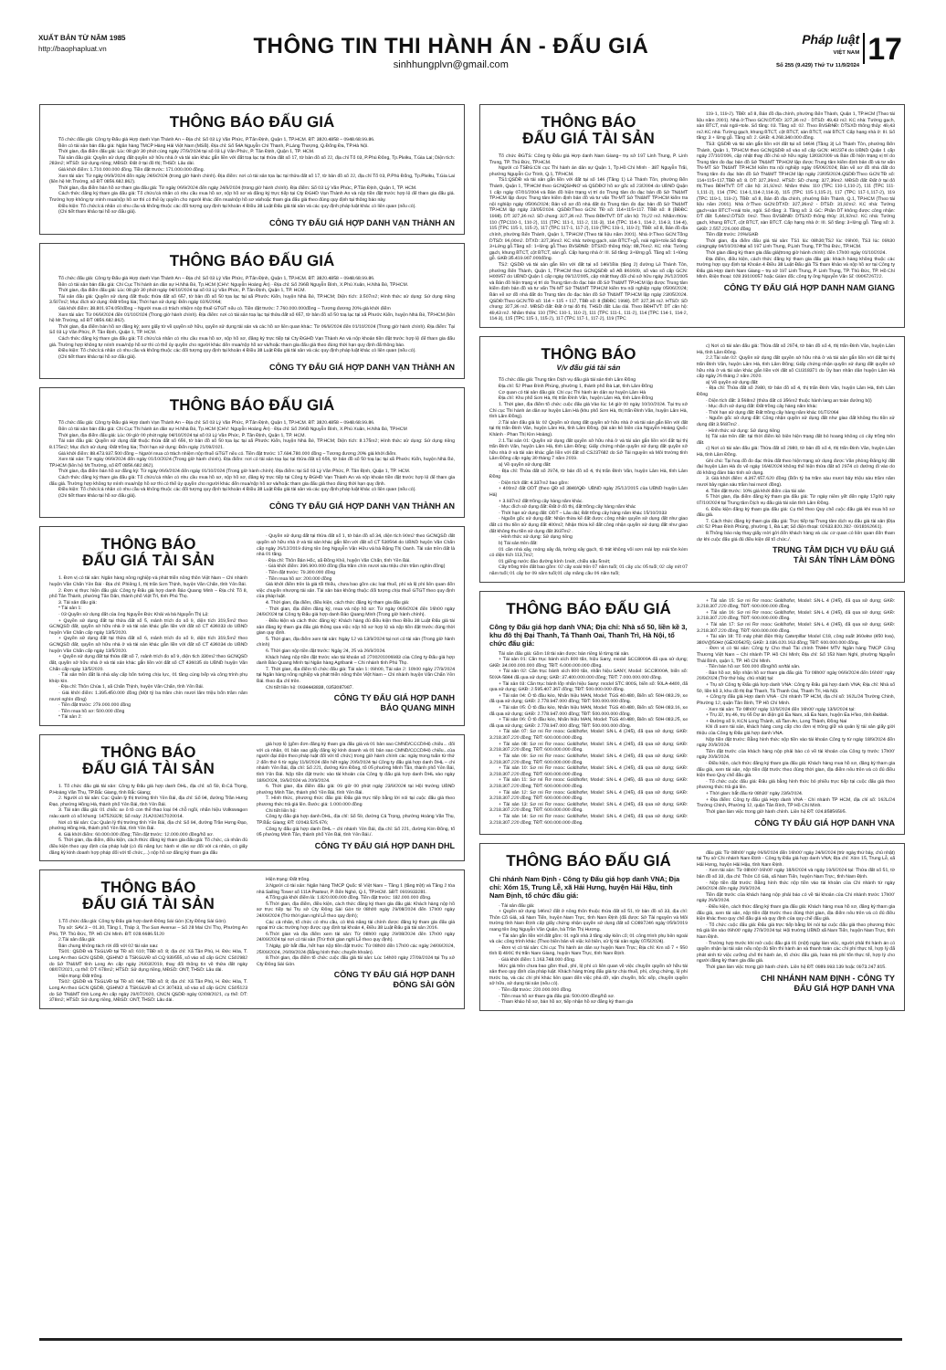XUẤT BẢN TỪ NĂM 1985
http://baophapluat.vn
THÔNG TIN THI HÀNH ÁN - ĐẤU GIÁ
sinhhungplvn@gmail.com
Pháp luật
VIỆT NAM
Số 255 (9.429) Thứ Tư 11/9/2024
17
THÔNG BÁO ĐẤU GIÁ
Tổ chức đấu giá: Công ty Đấu giá Hợp danh Vạn Thành An – Địa chỉ: Số 03 Lý Văn Phức, P.Tân Định, Quận 1, TP.HCM. ĐT: 3820.4858 – 0948.68.99.86.
Bên có tài sản bán đấu giá: Ngân hàng TMCP Hàng Hải Việt Nam (MSB). Địa chỉ: Số 54A Nguyễn Chí Thanh, P.Láng Thượng, Q.Đống Đa, TP.Hà Nội.
Thời gian, địa điểm đấu giá: Lúc 08 giờ 30 phút cùng ngày 27/9/2024 tại số 03 Lý Văn Phức, P. Tân Định, Quận 1, TP. HCM.
Tài sản đấu giá: Quyền sử dụng đất quyền sở hữu nhà ở và tài sản khác gắn liền với đất toạ lạc tại thửa đất số 17, tờ bản đồ số 22, địa chỉ Tổ 03, P.Phù Đổng, Tp.Pleiku, T.Gia Lai; Diện tích: 283m2; HTSD: Sử dụng riêng; MĐSD: Đất ở tại đô thị; THSD: Lâu dài.
Giá khởi điểm: 1.710.000.000 đồng. Tiền đặt trước: 171.000.000 đồng.
Xem tài sản: Từ ngày 06/9/2024 đến ngày 24/9/2024 (trong giờ hành chính). Địa điểm: nơi có tài sản tọa lạc tại thửa đất số 17, tờ bản đồ số 22, địa chỉ Tổ 03, P.Phù Đổng, Tp.Pleiku, T.Gia Lai (liên hệ Mr.Trường, số ĐT 0856.682.862).
Thời gian, địa điểm bán hồ sơ tham gia đấu giá: Từ ngày 06/9/2024 đến ngày 24/9/2024 (trong giờ hành chính). Địa điểm: Số 03 Lý Văn Phức, P.Tân Định, Quận 1, TP. HCM.
Cách thức đăng ký tham gia đấu giá: Tổ chức/cá nhân có nhu cầu mua hồ sơ, nộp hồ sơ và đăng ký trực tiếp tại Cty ĐGHD Vạn Thành An và nộp tiền đặt trước hợp lệ để tham gia đấu giá. Trường hợp không tự mình mua/nộp hồ sơ thì có thể ủy quyền cho người khác đến mua/nộp hồ sơ và/hoặc tham gia đấu giá theo đúng quy định tại thông báo này.
Điều kiện: Tổ chức/cá nhân có nhu cầu và không thuộc các đối tượng quy định tại khoản 4 Điều 38 Luật Đấu giá tài sản và các quy định pháp luật khác có liên quan (nếu có).
(Chi tiết tham khảo tại hồ sơ đấu giá).
CÔNG TY ĐẤU GIÁ HỢP DANH VẠN THÀNH AN
THÔNG BÁO ĐẤU GIÁ
Tổ chức đấu giá: Công ty Đấu giá Hợp danh Vạn Thành An – Địa chỉ: Số 03 Lý Văn Phức, P.Tân Định, Quận 1, TP.HCM. ĐT: 3820.4858 – 0948.68.99.86.
Bên có tài sản bán đấu giá: Chi Cục Thi hành án dân sự H.Nhà Bè, Tp.HCM (CHV: Nguyễn Hoàng Ân) - Địa chỉ: Số 296B Nguyễn Bình, X.Phú Xuân, H.Nhà Bè, TP.HCM.
Thời gian, địa điểm đấu giá: Lúc 08 giờ 30 phút ngày 04/10/2024 tại số 03 Lý Văn Phức, P. Tân Định, Quận 1, TP. HCM.
Tài sản đấu giá: Quyền sử dụng đất thuộc thửa đất số 657, tờ bản đồ số 50 tọa lạc tại xã Phước Kiển, huyện Nhà Bè, TP.HCM; Diện tích: 3.507m2; Hình thức sử dụng: Sử dụng riêng 3.507m2; Mục đích sử dụng: Đất trồng lúa; Thời hạn sử dụng: Đến ngày 02/6/2064;
Giá khởi điểm: 38.801.974.050đồng – Người mua có trách nhiệm nộp thuế GTGT nếu có. Tiền đặt trước: 7.760.000.000đồng – Tương đương 20% giá khởi điểm
Xem tài sản: Từ 06/9/2024 đến 01/10/2024 (Trong giờ hành chính). Địa điểm: nơi có tài sản toạ lạc tại thửa đất số 657, tờ bản đồ số 50 toạ lạc tại xã Phước Kiển, huyện Nhà Bè, TP.HCM (liên hệ Mr.Trường, số ĐT 0856.682.862).
Thời gian, địa điểm bán hồ sơ đăng ký; xem giấy tờ về quyền sở hữu, quyền sử dụng tài sản và các hồ sơ liên quan khác: Từ 06/9/2024 đến 01/10/2024 (Trong giờ hành chính). Địa điểm: Tại Số 03 Lý Văn Phức, P. Tân Định, Quận 1, TP. HCM.
Cách thức đăng ký tham gia đấu giá: Tổ chức/cá nhân có nhu cầu mua hồ sơ, nộp hồ sơ, đăng ký trực tiếp tại Cty ĐGHD Vạn Thành An và nộp khoản tiền đặt trước hợp lệ để tham gia đấu giá. Trường hợp không tự mình mua/nộp hồ sơ thì có thể ủy quyền cho người khác đến mua/nộp hồ sơ và/hoặc tham gia đấu giá theo đúng thời hạn quy định đã thông báo.
Điều kiện: Tổ chức/cá nhân có nhu cầu và không thuộc các đối tượng quy định tại khoản 4 Điều 38 Luật Đấu giá tài sản và các quy định pháp luật khác có liên quan (nếu có).
(Chi tiết tham khảo tại hồ sơ đấu giá).
CÔNG TY ĐẤU GIÁ HỢP DANH VẠN THÀNH AN
THÔNG BÁO ĐẤU GIÁ
Tổ chức đấu giá: Công ty Đấu giá Hợp danh Vạn Thành An – Địa chỉ: Số 03 Lý Văn Phức, P.Tân Định, Quận 1, TP.HCM. ĐT: 3820.4858 – 0948.68.99.86.
Bên có tài sản bán đấu giá: Chi Cục Thi hành án dân sự H.Nhà Bè, Tp.HCM (CHV: Nguyễn Hoàng Ân) - Địa chỉ: Số 296B Nguyễn Bình, X.Phú Xuân, H.Nhà Bè, TP.HCM
Thời gian, địa điểm đấu giá: Lúc 09 giờ 00 phút ngày 04/10/2024 tại số 03 Lý Văn Phức, P. Tân Định, Quận 1, TP. HCM.
Tài sản đấu giá: Quyền sử dụng đất thuộc thửa đất số 656, tờ bản đồ số 50 tọa lạc tại xã Phước Kiển, huyện Nhà Bè, TP.HCM; Diện tích: 8.175m2; Hình thức sử dụng: Sử dụng riêng 8.175m2; Mục đích sử dụng: Đất trồng lúa; Thời hạn sử dụng: Đến ngày 21/09/2021.
Giá khởi điểm: 88.473.937.500 đồng – Người mua có trách nhiệm nộp thuế GTGT nếu có. Tiền đặt trước: 17.694.780.000 đồng – Tương đương 20% giá khởi điểm.
Xem tài sản: Từ ngày 06/9/2024 đến ngày 01/10/2024 (Trong giờ hành chính). Địa điểm: nơi có tài sản toạ lạc tại thửa đất số 656, tờ bản đồ số 50 toạ lạc tại xã Phước Kiển, huyện Nhà Bè, TP.HCM (liên hệ Mr.Trường, số ĐT 0856.682.862).
Thời gian, địa điểm bán hồ sơ đăng ký: Từ ngày 06/9/2024 đến ngày 01/10/2024 (Trong giờ hành chính). Địa điểm: tại Số 03 Lý Văn Phức, P. Tân Định, Quận 1, TP. HCM.
Cách thức đăng ký tham gia đấu giá: Tổ chức/cá nhân có nhu cầu mua hồ sơ, nộp hồ sơ, đăng ký trực tiếp tại Công ty ĐGHD Vạn Thành An và nộp khoản tiền đặt trước hợp lệ để tham gia đấu giá. Trường hợp không tự mình mua/nộp hồ sơ thì có thể ủy quyền cho người khác đến mua/nộp hồ sơ và/hoặc tham gia đấu giá theo đúng thời hạn quy định.
Điều kiện: Tổ chức/cá nhân có nhu cầu và không thuộc các đối tượng quy định tại khoản 4 Điều 38 Luật Đấu giá tài sản và các quy định pháp luật khác có liên quan (nếu có).
(Chi tiết tham khảo tại hồ sơ đấu giá).
CÔNG TY ĐẤU GIÁ HỢP DANH VẠN THÀNH AN
THÔNG BÁO
ĐẤU GIÁ TÀI SẢN
1. Đơn vị có tài sản: Ngân hàng nông nghiệp và phát triển nông thôn Việt Nam – Chi nhánh huyện Văn Chấn Yên Bái - Địa chỉ: Phiêng 1, thị trấn Sơn Thịnh, huyện Văn Chấn, tỉnh Yên Bái.
2. Đơn vị thực hiện đấu giá: Công ty Đấu giá hợp danh Bảo Quang Minh – Địa chỉ: Tổ 8, phố Tân Thành, phường Tân Dân, thành phố Việt Trì, tỉnh Phú Thọ.
3. Tài sản đấu giá:
* Tài sản 1:
- 03 Quyền sử dụng đất của ông Nguyễn Đức Khải và bà Nguyễn Thị Lệ:
+ Quyền sử dụng đất tại thửa đất số 5, mảnh trích đo số 9, diện tích 319,5m2 theo GCNQSD đất, quyền sở hữu nhà ở và tài sản khác gắn liền với đất số CT 436033 do UBND huyện Văn Chấn cấp ngày 13/5/2020.
+ Quyền sử dụng đất tại thửa đất số 6, mảnh trích đo số 9, diện tích 319,5m2 theo GCNQSD đất, quyền sở hữu nhà ở và tài sản khác gắn liền với đất số CT 436034 do UBND huyện Văn Chấn cấp ngày 13/5/2020.
+ Quyền sử dụng đất tại thửa đất số 7, mảnh trích đo số 9, diện tích 330m2 theo GCNQSD đất, quyền sở hữu nhà ở và tài sản khác gắn liền với đất số CT 436035 do UBND huyện Văn Chấn cấp ngày 13/5/2020.
- Tài sản trên đất là nhà xây cấp bốn tường chịu lực, 01 tầng cùng bếp và công trình phụ khép kín.
- Địa chỉ: Thôn Chùa 1, xã Chấn Thịnh, huyện Văn Chấn, tỉnh Yên Bái.
- Giá khởi điểm: 1.395.450.000 đồng (Một tỷ ba trăm chín mươi lăm triệu bốn trăm năm mươi nghìn đồng)
- Tiền đặt trước: 279.000.000 đồng
- Tiền mua hồ sơ: 500.000 đồng
* Tài sản 2:
- Quyền sử dụng đất tại thửa đất số 1, tờ bản đồ số 34, diện tích 90m2 theo GCNQSD đất quyền sở hữu nhà ở và tài sản khác gắn liền với đất số CT 530564 do UBND huyện Văn Chấn cấp ngày 26/12/2019 đứng tên ông Nguyễn Văn Hữu và bà Đặng Thị Oanh. Tài sản trên đất là nhà 01 tầng.
- Địa chỉ: Thôn Bản Hốc, xã Đồng Khê, huyện Văn Chấn, tỉnh Yên Bái.
- Giá khởi điểm: 396.900.000 đồng (Ba trăm chín mươi sáu triệu chín trăm nghìn đồng)
- Tiền đặt trước: 79.300.000 đồng
- Tiền mua hồ sơ: 200.000 đồng
Giá khởi điểm trên là giá tối thiểu, chưa bao gồm các loại thuế, phí và lệ phí liên quan đến việc chuyển nhượng tài sản. Tài sản bán không thuộc đối tượng chịu thuế GTGT theo quy định của pháp luật.
4. Thời gian, địa điểm, điều kiện, cách thức đăng ký tham gia đấu giá:
- Thời gian, địa điểm đăng ký, mua và nộp hồ sơ: Từ ngày 06/9/2024 đến 16h00 ngày 24/9/2024 tại Công ty Đấu giá hợp danh Bảo Quang Minh (Trong giờ hành chính).
- Điều kiện và cách thức đăng ký: Khách hàng đủ điều kiện theo Điều 38 Luật Đấu giá tài sản đăng ký tham gia đấu giá thông qua việc nộp hồ sơ hợp lệ và nộp tiền đặt trước đúng thời gian quy định.
5. Thời gian, địa điểm xem tài sản: Ngày 12 và 13/9/2024 tại nơi có tài sản (Trong giờ hành chính)
6. Thời gian nộp tiền đặt trước: Ngày 24, 25 và 26/9/2024.
Khách hàng nộp tiền đặt trước vào tài khoản số 2700201006983 của Công ty Đấu giá hợp danh Bảo Quang Minh tại Ngân hàng Agribank – Chi nhánh tỉnh Phú Thọ.
7. Thời gian, địa điểm tổ chức đấu giá: Tài sản 1: 09h00, Tài sản 2: 10h00 ngày 27/9/2024 tại Ngân hàng nông nghiệp và phát triển nông thôn Việt Nam – Chi nhánh huyện Văn Chấn Yên Bái. theo địa chỉ trên.
Chi tiết liên hệ: 0934443838, 0353087987.
CÔNG TY ĐẤU GIÁ HỢP DANH
BẢO QUANG MINH
THÔNG BÁO
ĐẤU GIÁ TÀI SẢN
1. Tổ chức đấu giá tài sản: Công ty Đấu giá hợp danh DHL, địa chỉ: số 59, Đ.Cả Trọng, P.Hoàng Văn Thụ, TP.Bắc Giang, tỉnh Bắc Giang;
2. Người có tài sản: Cục Quản lý thị trường tỉnh Yên Bái, địa chỉ: Số 94, đường Trần Hưng Đạo, phường Hồng Hà, thành phố Yên Bái, tỉnh Yên Bái.
3. Tài sản đấu giá: 01 chiếc xe ô tô con thể thao loại 04 chỗ ngồi, nhãn hiệu Volkswagen màu xanh có số khung: 147529328; Số máy: 21A202417020014.
Nơi có tài sản: Cục Quản lý thị trường tỉnh Yên Bái, địa chỉ: Số 94, đường Trần Hưng Đạo, phường Hồng Hà, thành phố Yên Bái, tỉnh Yên Bái.
4. Giá khởi điểm: 60.000.000 đồng; Tiền đặt trước: 12.000.000 đồng/hồ sơ.
5. Thời gian, địa điểm, điều kiện, cách thức đăng ký tham gia đấu giá: Tổ chức, cá nhân đủ điều kiện theo quy định của pháp luật (có đủ năng lực hành vi dân sự đối với cá nhân, có giấy đăng ký kinh doanh hợp pháp đối với tổ chức,...) nộp hồ sơ đăng ký tham gia đấu
giá hợp lệ (gồm đơn đăng ký tham gia đấu giá và 01 bản sao CMND/CCCD/Hộ chiếu... đối với cá nhân, 01 bản sao giấy đăng ký kinh doanh và 01 bản sao CMND/CCCD/Hộ chiếu...của người đại diện theo pháp luật đối với tổ chức) trong giờ hành chính các ngày trong tuần từ thứ 2 đến thứ 6 từ ngày 11/9/2024 đến hết ngày 20/9/2024 tại Công ty đấu giá hợp danh DHL – chi nhánh Yên Bái, địa chỉ: Số 221, đường Kim Đồng, tổ 05 phường Minh Tân, thành phố Yên Bái, tỉnh Yên Bái. Nộp tiền đặt trước vào tài khoản của Công ty đấu giá hợp danh DHL vào ngày 18/9/2024, 19/9/2024 và 20/9/2024.
6. Thời gian, địa điểm đấu giá: 09 giờ 00 phút ngày 23/9/2024 tại Hội trường UBND phường Minh Tân, thành phố Yên Bái, tỉnh Yên Bái.
7. Hình thức, phương thức đấu giá: Đấu giá trực tiếp bằng lời nói tại cuộc đấu giá theo phương thức trả giá lên. Bước giá: 1.000.000 đồng
Chi tiết liên hệ:
Công ty đấu giá hợp danh DHL, địa chỉ: Số 59, đường Cả Trọng, phường Hoàng Văn Thụ, TP.Bắc Giang; ĐT: 02043.525.676;
Công ty đấu giá hợp danh DHL – chi nhánh Yên Bái, địa chỉ: Số 221, đường Kim Đồng, tổ 05 phường Minh Tân, thành phố Yên Bái, tỉnh Yên Bái./.
CÔNG TY ĐẤU GIÁ HỢP DANH DHL
THÔNG BÁO
ĐẤU GIÁ TÀI SẢN
1.Tổ chức đấu giá: Công ty Đấu giá hợp danh Đông Sài Gòn (Cty Đông Sài Gòn).
Trụ sở: SAV.3 – 01.30, Tầng 1, Tháp 3, The Sun Avenue – Số 28 Mai Chí Thọ, Phường An Phú, TP. Thủ Đức, TP. Hồ Chí Minh. ĐT: 028.6686.5120
2.Tài sản đấu giá:
Bán chung không tách rời đối với 02 tài sản sau:
TS01: QSDĐ và TSGLVĐ tại TĐ số: 610; TBĐ số: 8; địa chỉ: Xã Tân Phú, H. Đức Hòa, T. Long An theo GCN QSDĐ, QSHNƠ & TSKGLVĐ số CQ 939555, số vào sổ cấp GCN: CS02982 do Sở TN&MT tỉnh Long An cấp ngày 26/03/2019, thay đổi thông tin về thửa đất ngày 08/07/2021, cụ thể: DT: 678m2; HTSD: Sử dụng riêng, MĐSD: ONT; THSD: Lâu dài.
Hiện trạng: Đất trống.
TS02: QSDĐ và TSGLVĐ tại TĐ số: 644; TBĐ số: 8; địa chỉ: Xã Tân Phú, H. Đức Hòa, T. Long An theo GCN QSDĐ, QSHNƠ & TSKGLVĐ số CX 307433, số vào sổ cấp GCN: CS05123 do Sở TN&MT tỉnh Long An cấp ngày 29/07/2020, CNCN QSDĐ ngày 02/08/2021, cụ thể: DT: 378m2; HTSD: Sử dụng riêng, MĐSD: ONT; THSD: Lâu dài.
Hiện trạng: Đất trống.
3.Người có tài sản: Ngân hàng TMCP Quốc tế Việt Nam – Tầng 1 (tầng trệt) và Tầng 2 tòa nhà Sailing Tower số 111A Pasteur, P. Bến Nghé, Q.1, TP.HCM. SĐT: 0919933281.
4.Tổng giá khởi điểm là: 1.820.000.000 đồng. Tiền đặt trước: 182.000.000 đồng.
5.Thời gian, địa điểm, điều kiện, cách thức đăng ký tham gia đấu giá: Khách hàng nộp hồ sơ trực tiếp tại Trụ sở Cty Đông Sài Gòn từ 08h00 ngày 29/08/2024 đến 17h00 ngày 24/09/2024 (Trừ thời gian nghỉ Lễ theo quy định);
Các cá nhân, tổ chức có nhu cầu, có khả năng tài chính được đăng ký tham gia đấu giá ngoại trừ các trường hợp được quy định tại khoản 4, Điều 38 Luật Đấu giá tài sản 2016.
6.Thời gian và địa điểm xem tài sản: Từ 08h00 ngày 29/08/2024 đến 17h00 ngày 24/09/2024 tại nơi có tài sản (Trừ thời gian nghỉ Lễ theo quy định).
7.Ngày, giờ bắt đầu, hết hạn nộp tiền đặt trước: Từ 08h00 đến 17h00 các ngày 24/09/2024, 25/09/2024, 26/09/2024 (Bằng hình thức chuyển khoản).
8.Thời gian, địa điểm tổ chức cuộc đấu giá tài sản: Lúc 14h00 ngày 27/09/2024 tại Trụ sở Cty Đông Sài Gòn.
CÔNG TY ĐẤU GIÁ HỢP DANH
ĐÔNG SÀI GÒN
THÔNG BÁO
ĐẤU GIÁ TÀI SẢN
Tổ chức ĐGTS: Công ty Đấu giá Hợp danh Nam Giang– trụ sở 197 Linh Trung, P. Linh Trung, TP. Thủ Đức, TP.HCM.
Người có TSĐG:Chi cục Thi hành án dân sự Quận 1, Tp.Hồ Chí Minh - 387 Nguyễn Trãi, phường Nguyễn Cư Trinh, Q.1, TP.HCM.
TS1:QSDĐ và tài sản gắn liền với đất tại số 146 (Tầng 1) Lê Thánh Tôn, phường Bến Thành, Quận 1, TP.HCM theo GCNQSHNƠ và QSDĐƠ hồ sơ gốc số 23/2004 do UBND Quận 1 cấp ngày 07/01/2004 và Bản đồ hiện trạng vị trí do Trung tâm đo đạc bản đồ Sở TN&MT TP.HCM lập được Trung tâm kiểm định bản đồ và tư vấn TN-MT Sở TN&MT TP.HCM kiểm tra nội nghiệp ngày 05/06/2024; Bản vẽ sơ đồ nhà đất do Trung tâm đo đạc bản đồ Sở TN&MT TP.HCM lập ngày 23/05/2024. QSDĐ:Theo GCN: TĐ số: 114+115+117. TBĐ số: 8 (BĐĐC 1998). DT: 327,36 m2. SD chung: 327,36 m2. Theo BĐHTVT: DT căn hộ: 70,22 m2. Nhầm thửa: 110 (TPC110-1, 110-2), 111 (TPC 111-1, 111-2, 111-3), 114 (TPC 114-1, 114-2, 114-3, 114-4), 115 (TPC 115-1, 115-2), 117 (TPC 117-1, 117-2), 119 (TPC 119-1, 119-2); TBĐ: số 8, Bản đồ địa chính, phường Bến Thành, Quận 1, TP.HCM (Theo tài liệu năm 2001). Nhà ở:Theo GCN:Tổng DTSD: 96,00m2. DTXD: 327,36m2. KC nhà: tường gạch, sàn BTCT+gỗ, mái ngói+tole.Số tầng: 3+Lửng gỗ.Tầng số: 1+lửng gỗ.Theo BVSĐNĐ: DTSXD thông thủy: 88,76m2. KC nhà: Tường gạch, khung BTCT, cột BTCT, sàn gỗ. Cấp hạng nhà ở: III. Số tầng: 3+lửng gỗ. Tầng số: 1+lửng gỗ. GKĐ:35.419.907.000đồng.
TS2: QSDĐ và tài sản gắn liền với đất tại số 146/1Bis (tầng 2) đường Lê Thánh Tôn, phường Bến Thành, Quận 1, TP.HCM theo GCNQSDĐ số AB 861609, số vào sổ cấp GCN: H00957 do UBND Quận 1 cấp ngày 09/12/2005, cập nhật thay đổi chủ sở hữu ngày 26/12/2005 và Bản đồ hiện trạng vị trí do Trung tâm đo đạc bản đồ Sở TN&MT TP.HCM lập được Trung tâm kiểm định bản đồ và tư vấn TN-MT Sở TN&MT TP.HCM kiểm tra nội nghiệp ngày 05/06/2024; Bản vẽ sơ đồ nhà đất do Trung tâm đo đạc bản đồ Sở TN&MT TP.HCM lập ngày 23/05/2024. QSDĐ:Theo GCN:TĐ số: 114 + 115 + 117, TBĐ số: 8 (BĐĐC 1998). DT: 327,36 m2. HTSD: SD chung: 327,36 m2. MĐSD đất: Đất ở tại đô thị. THSD đất: Lâu dài. Theo BĐHTVT: DT căn hộ: 49,43 m2. Nhầm thửa: 110 (TPC 110-1, 110-2), 111 (TPC 111-1, 111-2), 114 (TPC 114-1, 114-2, 114-3), 115 (TPC 115-1, 115-2), 117 (TPC 117-1, 117-2), 119 (TPC
119-1, 119-2). TBĐ: số 8, Bản đồ địa chính, phường Bến Thành, Quận 1, TP.HCM (Theo tài liệu năm 2001). Nhà ở:Theo GCN:DTXD: 327,36 m2 - DTSD: 49,43 m2. KC nhà: Tường gạch, sàn BTCT, mái ngói+tole. Số tầng: 03. Tầng số: 02. Theo BVSĐNĐ: DTSXD thông thủy: 49,43 m2.KC nhà: Tường gạch, khung BTCT, cột BTCT, sàn BTCT, mái BTCT. Cấp hạng nhà ở: III. Số tầng: 3 + lửng gỗ. Tầng số: 2. GKĐ: 4.268.340.000 đồng.
TS3: QSDĐ và tài sản gắn liền với đất tại số 146/4 (Tầng 3) Lê Thánh Tôn, phường Bến Thành, Quận 1, TP.HCM theo GCNQSDĐ số vào sổ cấp GCN: H02374 do UBND Quận 1 cấp ngày 27/10/2006, cập nhật thay đổi chủ sở hữu ngày 13/03/2009 và Bản đồ hiện trạng vị trí do Trung tâm đo đạc bản đồ Sở TN&MT TP.HCM lập được Trung tâm kiểm định bản đồ và tư vấn TN-MT Sở TN&MT TP.HCM kiểm tra nội nghiệp ngày 05/06/2024; Bản vẽ sơ đồ nhà đất do Trung tâm đo đạc bản đồ Sở TN&MT TP.HCM lập ngày 23/05/2024.QSDĐ:Theo GCN:TĐ số: 114+115+117,TBĐ số: 8. DT: 327,36m2. HTSD: SD chung: 327,36m2. MĐSD đất: Đất ở tại đô thị.Theo BĐHTVT: DT căn hộ: 31,92m2. Nhầm thửa: 110 (TPC 110-1,110-2), 111 (TPC 111-1,111-2), 114 (TPC 114-1,114-2,114-3), 115 (TPC 115-1,115-2), 117 (TPC 117-1,117-2), 119 (TPC 119-1, 119-2). TBĐ: số 8, Bản đồ địa chính, phường Bến Thành, Q.1, TP.HCM (Theo tài liệu năm 2001). Nhà ở:Theo GCN:DTXD: 327,36m2 - DTSD: 31,92m2. KC nhà: Tường gạch+sàn BTCT+mái tole, ngói. Số tầng: 3. Tầng số: 3. GC: Phần DT không được công nhận: DT đất: 5,44m2.DTSD: 0m2. Theo BVSĐNĐ: DTSXD thông thủy: 31,92m2. KC nhà: Tường gạch, khung BTCT, cột BTCT, sàn BTCT. Cấp hạng nhà ở: III. Số tầng: 3+lửng gỗ. Tầng số: 3. GKĐ: 2.557.226.000 đồng
Tiền đặt trước: 20%/GKĐ
Thời gian, địa điểm đấu giá tài sản: TS1 lúc 08h30;TS2 lúc 09h00, TS3 lúc 09h30 cùngngày 04/10/2024tại số 197 Linh Trung, P.Linh Trung, TP.Thủ Đức, TP.HCM.
Thời gian đăng ký tham gia đấu giá(trong giờ hành chính): đến 17h00 ngày 01/10/2024.
Địa điểm, điều kiện, cách thức đăng ký tham gia đấu giá: khách hàng không thuộc các trường hợp quy định tại Khoản 4 Điều 38 Luật Đấu giá TS tham khảo và nộp hồ sơ tại Công ty Đấu giá Hợp danh Nam Giang – trụ sở 197 Linh Trung, P. Linh Trung, TP. Thủ Đức, TP. Hồ Chí Minh. Điện thoại: 028 39100057 hoặc Giám đốc công ty ông Nguyễn Văn Sĩ: 0906726722.
CÔNG TY ĐẤU GIÁ HỢP DANH NAM GIANG
THÔNG BÁO
V/v đấu giá tài sản
Tổ chức đấu giá: Trung tâm Dịch vụ đấu giá tài sản tỉnh Lâm Đồng
Địa chỉ: 52 Phan Đình Phùng, phường 1, thành phố Đà Lạt, tỉnh Lâm Đồng
Cơ quan có tài sản đấu giá: Chi cục Thi hành án dân sự huyện Lâm Hà
Địa chỉ: Khu phố Sơn Hà, thị trấn Đinh Văn, huyện Lâm Hà, tỉnh Lâm Đồng
1. Thời gian, địa điểm tổ chức cuộc đấu giá Vào lúc 14 giờ 00 ngày 10/10/2024. Tại trụ sở Chi cục Thi hành án dân sự huyện Lâm Hà (khu phố Sơn Hà, thị trấn Đinh Văn, huyện Lâm Hà, tỉnh Lâm Đồng).
2.Tài sản đấu giá là: 02 Quyền sử dụng đất quyền sở hữu nhà ở và tài sản gắn liền với đất tại thị trấn Đinh Văn, huyện Lâm Hà, tỉnh Lâm Đồng. (tài sản kê biên của Nguyễn Hoàng Quốc Khánh - Phan Thị Kim Hoàng).
2.1.Tài sản 01: Quyền sử dụng đất quyền sở hữu nhà ở và tài sản gắn liền với đất tại thị trấn Đinh Văn, huyện Lâm Hà, tỉnh Lâm Đồng; Giấy chứng nhận quyền sử dụng đất quyền sở hữu nhà ở và tài sản khác gắn liền với đất số CS237682 do Sở Tài nguyên và Môi trường tỉnh Lâm Đồng cấp ngày 30 tháng 7 năm 2019.
a) Về quyền sử dụng đất:
- Địa chỉ: Thửa đất số 2974, tờ bản đồ số 4, thị trấn Đinh Văn, huyện Lâm Hà, tỉnh Lâm Đồng
- Diện tích đất: 4.337m2 bao gồm:
+ 400m2 đất ODT (theo QĐ số 3840/QĐ- UBND ngày 25/12/2015 của UBND huyện Lâm Hà)
+ 3.937m2 đất trồng cây hàng năm khác.
- Mục đích sử dụng đất: Đất ở đô thị, đất trồng cây hàng năm khác
- Thời hạn sử dụng đất: ODT – Lâu dài; Đất trồng cây hàng năm khác 15/10/2033
- Nguồn gốc sử dụng đất: Nhận thừa kế đất được công nhận quyền sử dụng đất như giao đất có thu tiền sử dụng đất 400m2; Nhận thừa kế đất công nhận quyền sử dụng đất như giao đất không thu tiền sử dụng đất 3937m2 .
- Hình thức sử dụng: Sử dụng riêng
b) Tài sản trên đất:
01 căn nhà xây, móng xây đá, tường xây gạch, tô trát không vôi sơn mái lợp mái tôn kèm có diện tích 113,7m2;
01 giếng nước đào đường kính 1mét, chiều sâu 5mét;
Cây trồng trên đất bao gồm: 02 cây xoài trên 07 năm tuổi; 01 cây cóc 05 tuổi; 02 cây mít 07 năm tuổi; 01 cây bơ 09 năm tuổi;01 cây măng cầu 06 năm tuổi;
c) Nơi có tài sản đấu giá: Thửa đất số 2974, tờ bản đồ số 4, thị trấn Đinh Văn, huyện Lâm Hà, tỉnh Lâm Đồng.
2.2.Tài sản 02: Quyền sử dụng đất quyền sở hữu nhà ở và tài sản gắn liền với đất tại thị trấn Đinh Văn, huyện Lâm Hà, tỉnh Lâm Đồng; Giấy chứng nhận quyền sử dụng đất quyền sở hữu nhà ở và tài sản khác gắn liền với đất số CU318371 do Ủy ban nhân dân huyện Lâm Hà cấp ngày 26 tháng 2 năm 2020.
a) Về quyền sử dụng đất:
- Địa chỉ: Thửa đất số 2980, tờ bản đồ số 4, thị trấn Đinh Văn, huyện Lâm Hà, tỉnh Lâm Đồng
- Diện tích đất: 3.568m2 (thửa đất có 356m2 thuộc hành lang an toàn đường bộ)
- Mục đích sử dụng đất: Đất trồng cây hàng năm khác
- Thời hạn sử dụng đất: Đất trồng cây hàng năm khác 01/7/2064
- Nguồn gốc sử dụng đất: Công nhận quyền sử dụng đất như giao đất không thu tiền sử dụng đất 3.5687m2 .
- Hình thức sử dụng: Sử dụng riêng
b) Tài sản trên đất: tại thời điểm kê biên hiện trạng đất bỏ hoang không có cây trồng trên đất.
c) Nơi có tài sản đấu giá: Thửa đất số 2980, tờ bản đồ số 4, thị trấn Đinh Văn, huyện Lâm Hà, tỉnh Lâm Đồng.
Ghi chú: Tại hoạ đồ đo đạc thửa đất theo hiện trạng sử dụng được Văn phòng Đăng ký đất đai huyện Lâm Hà đo vẽ ngày 16/4/2024 không thể hiện thửa đất số 2974 có đường đi vào do đó không đảm bảo tính sử dụng.
3. Giá khởi điểm: 4.367.657.620 đồng (Bốn tỷ ba trăm sáu mươi bảy triệu sáu trăm năm mươi bảy ngàn sáu trăm hai mươi đồng).
4. Tiền đặt trước: 10% giá khởi điểm của tài sản
5 Thời gian, địa điểm đăng ký tham gia đấu giá: Từ ngày niêm yết đến ngày 17g00 ngày 07/10/2024 tại Trung tâm Dịch vụ đấu giá tài sản tỉnh Lâm Đồng.
6. Điều kiện đăng ký tham gia đấu giá: Cụ thể theo Quy chế cuộc đấu giá khi mua hồ sơ đấu giá.
7. Cách thức đăng ký tham gia đấu giá: Trực tiếp tại Trung tâm dịch vụ đấu giá tài sản (Địa chỉ: 52 Phan Đình Phùng, phường 1, Đà Lạt; Số điện thoại: 02633.820.282- 0918162661).
8.Thông báo này thay giấy mời gởi đến khách hàng và các cơ quan có liên quan đến tham dự khi cuộc đấu giá đủ điều kiện để tổ chức./.
TRUNG TÂM DỊCH VỤ ĐẤU GIÁ
TÀI SẢN TỈNH LÂM ĐỒNG
THÔNG BÁO ĐẤU GIÁ
Công ty Đấu giá hợp danh VNA; Địa chỉ: Nhà số 50, liền kề 3, khu đô thị Đại Thanh, Tả Thanh Oai, Thanh Trì, Hà Nội, tổ chức đấu giá:
Tài sản đấu giá: Gồm 18 tài sản được bán riêng lẻ từng tài sản.
+ Tài sản 01: Cần trục bánh xích 800 tấn, hiệu Sany, model SCC8000A đã qua sử dụng; GKĐ: 34.000.000.000 đồng; TĐT: 6.000.000.000 đồng.
+ Tài sản 02: Cần trục bánh xích 800 tấn, nhãn hiệu SANY, Model: SCC8000A, biển số: 50XA-5844 đã qua sử dụng; GKĐ: 37.400.000.000 đồng; TĐT: 7.000.000.000 đồng.
+ Tài sản 03: Cần trục bánh lốp nhãn hiệu Sany: model STC 800S, biển số: 50LA-4400, đã qua sử dụng; GKĐ: 2.595.407.367 đồng; TĐT: 500.000.000 đồng.
+ Tài sản 04: Ô tô đầu kéo, Nhãn hiệu MAN, Model: TGS 40.480, Biển số: 50H-083.29, xe đã qua sử dụng; GKĐ: 2.778.947.000 đồng; TĐT: 500.000.000 đồng.
+ Tài sản 05: Ô tô đầu kéo, Nhãn hiệu MAN, Model: TGS 40.480, Biển số: 50H-083.16, xe đã qua sử dụng; GKĐ: 2.778.947.000 đồng; TĐT: 500.000.000 đồng.
+ Tài sản 06: Ô tô đầu kéo, Nhãn hiệu MAN, Model: TGS 40.480, Biển số: 50H-083.25, xe đã qua sử dụng; GKĐ: 2.778.947.000 đồng; TĐT: 500.000.000 đồng.
+ Tài sản 07: Sơ mi Rơ mooc Goldhofer, Model: SN-L 4 (245), đã qua sử dụng; GKĐ: 3.218.307.220 đồng; TĐT: 600.000.000 đồng.
+ Tài sản 08: Sơ mi Rơ mooc Goldhofer, Model: SN-L 4 (245), đã qua sử dụng; GKĐ: 3.218.307.220 đồng; TĐT: 600.000.000 đồng.
+ Tài sản 09: Sơ mi Rơ mooc Goldhofer, Model: SN-L 4 (245), đã qua sử dụng; GKĐ: 3.218.307.220 đồng; TĐT: 600.000.000 đồng.
+ Tài sản 10: Sơ mi Rơ mooc Goldhofer, Model: SN-L 4 (245), đã qua sử dụng; GKĐ: 3.218.307.220 đồng; TĐT: 600.000.000 đồng.
+ Tài sản 11: Sơ mi Rơ mooc Goldhofer, Model: SN-L 4 (245), đã qua sử dụng; GKĐ: 3.218.307.220 đồng; TĐT: 600.000.000 đồng.
+ Tài sản 12: Sơ mi Rơ mooc Goldhofer, Model: SN-L 4 (245), đã qua sử dụng; GKĐ: 3.218.307.220 đồng; TĐT: 600.000.000 đồng.
+ Tài sản 13: Sơ mi Rơ mooc Goldhofer, Model: SN-L 4 (245), đã qua sử dụng; GKĐ: 3.218.307.220 đồng; TĐT: 600.000.000 đồng.
+ Tài sản 14: Sơ mi Rơ mooc Goldhofer, Model: SN-L 4 (245), đã qua sử dụng; GKĐ: 3.218.307.220 đồng; TĐT: 600.000.000 đồng.
+ Tài sản 15: Sơ mi Rơ mooc Goldhofer, Model: SN-L 4 (245), đã qua sử dụng; GKĐ: 3.218.307.220 đồng; TĐT: 600.000.000 đồng.
+ Tài sản 16: Sơ mi Rơ mooc Goldhofer, Model: SN-L 4 (245), đã qua sử dụng; GKĐ: 3.218.307.220 đồng; TĐT: 600.000.000 đồng.
+ Tài sản 17: Sơ mi Rơ mooc Goldhofer, Model: SN-L 4 (245), đã qua sử dụng; GKĐ: 3.218.307.220 đồng; TĐT: 600.000.000 đồng.
+ Tài sản 18: Tổ máy phát điện thủy Caterpillar Model C18, công suất 360ekw (450 kva), 380V@50Hz (GEX05425); GKĐ: 3.036.020.163 đồng; TĐT: 600.000.000 đồng.
- Đơn vị có tài sản: Công ty Cho thuê Tài chính TNHH MTV Ngân hàng TMCP Công Thương Việt Nam – Chi nhánh TP. Hồ Chí Minh; Địa chỉ: Số 153 Nam Nghi, phường Nguyễn Thái Bình, quận 1, TP. Hồ Chí Minh.
- Tiền bán hồ sơ: 500.000 đồng/hồ sơ/tài sản.
- Bán hồ sơ, tiếp nhận hồ sơ tham gia đấu giá: Từ 08h00' ngày 06/9/2024 đến 16h00' ngày 20/9/2024 (Trừ thứ bảy, chủ nhật) tại:
+ Trụ sở Công ty Đấu giá hợp danh VNA: Công ty Đấu giá hợp danh VNA; Địa chỉ: Nhà số 50, liền kề 3, khu đô thị Đại Thanh, Tả Thanh Oai, Thanh Trì, Hà Nội.
+ Công ty đấu giá Hợp danh VNA - Chi nhánh TP HCM, địa chỉ số: 162L/24 Trường Chinh, Phường 12, quận Tân Bình, TP Hồ Chí Minh.
- Xem tài sản: Từ 08h00' ngày 12/9/2024 đến 16h00' ngày 13/9/2024 tại:
+ Trụ 32, trụ 46, trụ 65 Dự án điện gió Ea Nam, xã Ea Nam, huyện Ea H'leo, tỉnh Đaklak.
+ Đường số 9, KCN Long Thành, xã Tam An, Long Thành, Đồng Nai
Khi đi xem tài sản, khách hàng cung cấp cho đơn vị trông giữ và quản lý tài sản giấy giới thiệu của Công ty Đấu giá hợp danh VNA.
Nộp tiền đặt trước: Bằng hình thức nộp tiền vào tài khoản Công ty từ ngày 18/9/2024 đến ngày 20/9/2024.
Tiền đặt trước của khách hàng nộp phải báo có về tài khoản của Công ty trước 17h00' ngày 20/9/2024.
- Điều kiện, cách thức đăng ký tham gia đấu giá: Khách hàng mua hồ sơ, đăng ký tham gia đấu giá, xem tài sản, nộp tiền đặt trước theo đúng thời gian, địa điểm nêu trên và có đủ điều kiện theo Quy chế đấu giá.
- Tổ chức cuộc đấu giá: Đấu giá bằng hình thức bỏ phiếu trực tiếp tại cuộc đấu giá theo phương thức trả giá lên.
+ Thời gian: bắt đầu từ 08h30' ngày 23/9/2024.
+ Địa điểm: Công ty đấu giá Hợp danh VNA - Chi nhánh TP HCM, địa chỉ số: 162L/24 Trường Chinh, Phường 12, quận Tân Bình, TP Hồ Chí Minh.
Thời gian làm việc trong giờ hành chính. Liên hệ ĐT: 024.85856595.
CÔNG TY ĐẤU GIÁ HỢP DANH VNA
THÔNG BÁO ĐẤU GIÁ
Chi nhánh Nam Định - Công ty Đấu giá hợp danh VNA; Địa chỉ: Xóm 15, Trung Lễ, xã Hải Hưng, huyện Hải Hậu, tỉnh Nam Định, tổ chức đấu giá:
- Tài sản đấu giá:
+ Quyền sử dụng 146m2 đất ở nông thôn thuộc thửa đất số 51, tờ bản đồ số 33, địa chỉ: Thôn Cổ Giả, xã Nam Tiến, huyện Nam Trực, tỉnh Nam Định (đã được Sở Tài nguyên và Môi trường tỉnh Nam Định cấp giấy chứng nhận quyền sử dụng đất số CO897246 ngày 05/9/2019 mang tên ông Nguyễn Văn Quân, bà Trần Thị Hương.
+ Tài sản gắn liền với đất gồm: 01 ngôi nhà 3 tầng xây kiên cố; 01 công trình phụ bên ngoài và các công trình khác (Theo biên bản về việc kê biên, xử lý tài sản ngày 07/5/2024).
- Đơn vị có tài sản: Chi cục Thi hành án dân sự huyện Nam Trực; Địa chỉ: Km số 7 + 550 tỉnh lộ 490C thị trấn Nam Giang, huyện Nam Trực, tỉnh Nam Định.
- Giá khởi điểm: 1.163.748.000 đồng.
Mức giá trên chưa bao gồm thuế, phí, lệ phí có liên quan về việc chuyển quyền sở hữu tài sản theo quy định của pháp luật. Khách hàng trúng đấu giá tự chịu thuế, phí, công chứng, lệ phí trước bạ, và các chi phí khác liên quan đến việc phá dỡ, vận chuyển, bốc xếp, chuyển quyền sở hữu, sử dụng tài sản (nếu có).
- Tiền đặt trước: 220.000.000 đồng.
- Tiền mua hồ sơ tham gia đấu giá: 500.000 đồng/hồ sơ.
- Tham khảo hồ sơ, bán hồ sơ, tiếp nhận hồ sơ đăng ký tham gia
đấu giá: Từ 08h00' ngày 06/9/2024 đến 16h00' ngày 24/9/2024 (trừ ngày thứ bảy, chủ nhật) tại Trụ sở Chi nhánh Nam Định - Công ty Đấu giá hợp danh VNA; Địa chỉ: Xóm 15, Trung Lễ, xã Hải Hưng, huyện Hải Hậu, tỉnh Nam Định.
- Xem tài sản: Từ 08h00'-16h00' ngày 18/9/2024 và ngày 19/9/2024 tại: Thửa đất số 51, tờ bản đồ số 33, địa chỉ: Thôn Cổ Giả, xã Nam Tiến, huyện Nam Trực, tỉnh Nam Định.
- Nộp tiền đặt trước: Bằng hình thức nộp tiền vào tài khoản của Chi nhánh từ ngày 24/9/2024 đến ngày 26/9/2024.
Tiền đặt trước của khách hàng nộp phải báo có về tài khoản của Chi nhánh trước 17h00' ngày 26/9/2024.
- Điều kiện, cách thức đăng ký tham gia đấu giá: Khách hàng mua hồ sơ, đăng ký tham gia đấu giá, xem tài sản, nộp tiền đặt trước theo đúng thời gian, địa điểm nêu trên và có đủ điều kiện khác theo quy chế đấu giá và quy định của quy chế đấu giá.
- Tổ chức cuộc đấu giá: Đấu giá trực tiếp bằng lời nói tại cuộc đấu giá theo phương thức trả giá lên vào 09h00' ngày 27/9/2024 tại: Hội trường UBND xã Nam Tiến, huyện Nam Trực, tỉnh Nam Định.
- Trường hợp trước khi mở cuộc đấu giá 01 (một) ngày làm việc, người phải thi hành án có quyền nhận lại tài sản nếu nộp đủ tiền thi hành án và thanh toán các chi phí thực tế, hợp lý đã phát sinh từ việc cưỡng chế thi hành án, tổ chức đấu giá, hoàn trả phí tổn thực tế, hợp lý cho người đăng ký tham gia đấu giá.
Thời gian làm việc trong giờ hành chính. Liên hệ ĐT: 0989.993.139 hoặc 0973.247.815.
CHI NHÁNH NAM ĐỊNH - CÔNG TY
ĐẤU GIÁ HỢP DANH VNA